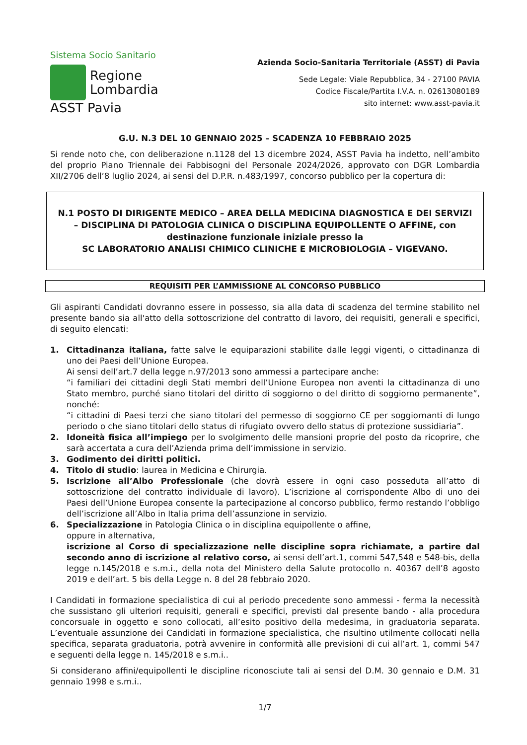Sistema Socio Sanitario
Regione
Lombardia
ASST Pavia
Azienda Socio-Sanitaria Territoriale (ASST) di Pavia
Sede Legale: Viale Repubblica, 34 - 27100 PAVIA
Codice Fiscale/Partita I.V.A. n. 02613080189
sito internet: www.asst-pavia.it
G.U. N.3 DEL 10 GENNAIO 2025 – SCADENZA 10 FEBBRAIO 2025
Si rende noto che, con deliberazione n.1128 del 13 dicembre 2024, ASST Pavia ha indetto, nell’ambito del proprio Piano Triennale dei Fabbisogni del Personale 2024/2026, approvato con DGR Lombardia XII/2706 dell’8 luglio 2024, ai sensi del D.P.R. n.483/1997, concorso pubblico per la copertura di:
N.1 POSTO DI DIRIGENTE MEDICO – AREA DELLA MEDICINA DIAGNOSTICA E DEI SERVIZI – DISCIPLINA DI PATOLOGIA CLINICA O DISCIPLINA EQUIPOLLENTE O AFFINE, con destinazione funzionale iniziale presso la
SC LABORATORIO ANALISI CHIMICO CLINICHE E MICROBIOLOGIA – VIGEVANO.
REQUISITI PER L’AMMISSIONE AL CONCORSO PUBBLICO
Gli aspiranti Candidati dovranno essere in possesso, sia alla data di scadenza del termine stabilito nel presente bando sia all'atto della sottoscrizione del contratto di lavoro, dei requisiti, generali e specifici, di seguito elencati:
1. Cittadinanza italiana, fatte salve le equiparazioni stabilite dalle leggi vigenti, o cittadinanza di uno dei Paesi dell’Unione Europea.
Ai sensi dell’art.7 della legge n.97/2013 sono ammessi a partecipare anche:
“i familiari dei cittadini degli Stati membri dell’Unione Europea non aventi la cittadinanza di uno Stato membro, purché siano titolari del diritto di soggiorno o del diritto di soggiorno permanente”, nonché:
“i cittadini di Paesi terzi che siano titolari del permesso di soggiorno CE per soggiornanti di lungo periodo o che siano titolari dello status di rifugiato ovvero dello status di protezione sussidiaria”.
2. Idoneità fisica all’impiego per lo svolgimento delle mansioni proprie del posto da ricoprire, che sarà accertata a cura dell’Azienda prima dell’immissione in servizio.
3. Godimento dei diritti politici.
4. Titolo di studio: laurea in Medicina e Chirurgia.
5. Iscrizione all’Albo Professionale (che dovrà essere in ogni caso posseduta all’atto di sottoscrizione del contratto individuale di lavoro). L’iscrizione al corrispondente Albo di uno dei Paesi dell’Unione Europea consente la partecipazione al concorso pubblico, fermo restando l’obbligo dell’iscrizione all’Albo in Italia prima dell’assunzione in servizio.
6. Specializzazione in Patologia Clinica o in disciplina equipollente o affine,
oppure in alternativa,
iscrizione al Corso di specializzazione nelle discipline sopra richiamate, a partire dal secondo anno di iscrizione al relativo corso, ai sensi dell’art.1, commi 547,548 e 548-bis, della legge n.145/2018 e s.m.i., della nota del Ministero della Salute protocollo n. 40367 dell’8 agosto 2019 e dell’art. 5 bis della Legge n. 8 del 28 febbraio 2020.
I Candidati in formazione specialistica di cui al periodo precedente sono ammessi - ferma la necessità che sussistano gli ulteriori requisiti, generali e specifici, previsti dal presente bando - alla procedura concorsuale in oggetto e sono collocati, all’esito positivo della medesima, in graduatoria separata. L’eventuale assunzione dei Candidati in formazione specialistica, che risultino utilmente collocati nella specifica, separata graduatoria, potrà avvenire in conformità alle previsioni di cui all’art. 1, commi 547 e seguenti della legge n. 145/2018 e s.m.i..
Si considerano affini/equipollenti le discipline riconosciute tali ai sensi del D.M. 30 gennaio e D.M. 31 gennaio 1998 e s.m.i..
1/7